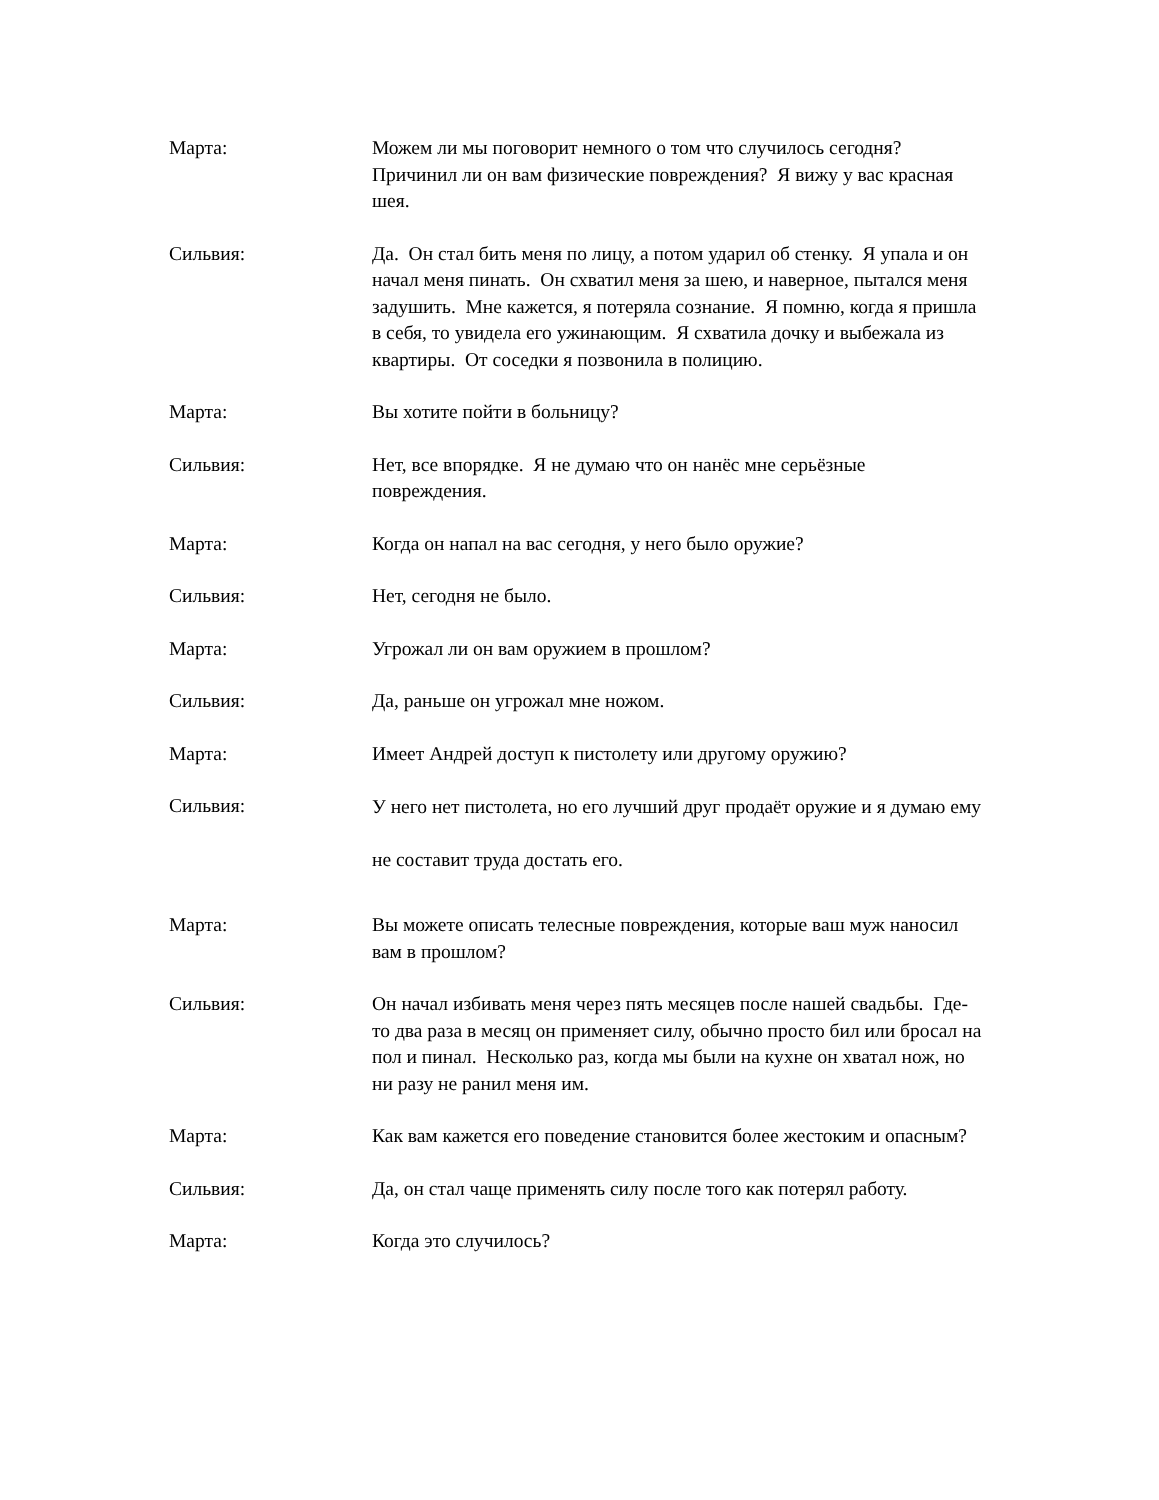Марта: Можем ли мы поговорит немного о том что случилось сегодня? Причинил ли он вам физические повреждения? Я вижу у вас красная шея.
Сильвия: Да. Он стал бить меня по лицу, а потом ударил об стенку. Я упала и он начал меня пинать. Он схватил меня за шею, и наверное, пытался меня задушить. Мне кажется, я потеряла сознание. Я помню, когда я пришла в себя, то увидела его ужинающим. Я схватила дочку и выбежала из квартиры. От соседки я позвонила в полицию.
Марта: Вы хотите пойти в больницу?
Сильвия: Нет, все впорядке. Я не думаю что он нанёс мне серьёзные повреждения.
Марта: Когда он напал на вас сегодня, у него было оружие?
Сильвия: Нет, сегодня не было.
Марта: Угрожал ли он вам оружием в прошлом?
Сильвия: Да, раньше он угрожал мне ножом.
Марта: Имеет Андрей доступ к пистолету или другому оружию?
Сильвия:
У него нет пистолета, но его лучший друг продаёт оружие и я думаю ему не составит труда достать его.
Марта: Вы можете описать телесные повреждения, которые ваш муж наносил вам в прошлом?
Сильвия: Он начал избивать меня через пять месяцев после нашей свадьбы. Где-то два раза в месяц он применяет силу, обычно просто бил или бросал на пол и пинал. Несколько раз, когда мы были на кухне он хватал нож, но ни разу не ранил меня им.
Марта: Как вам кажется его поведение становится более жестоким и опасным?
Сильвия: Да, он стал чаще применять силу после того как потерял работу.
Марта: Когда это случилось?